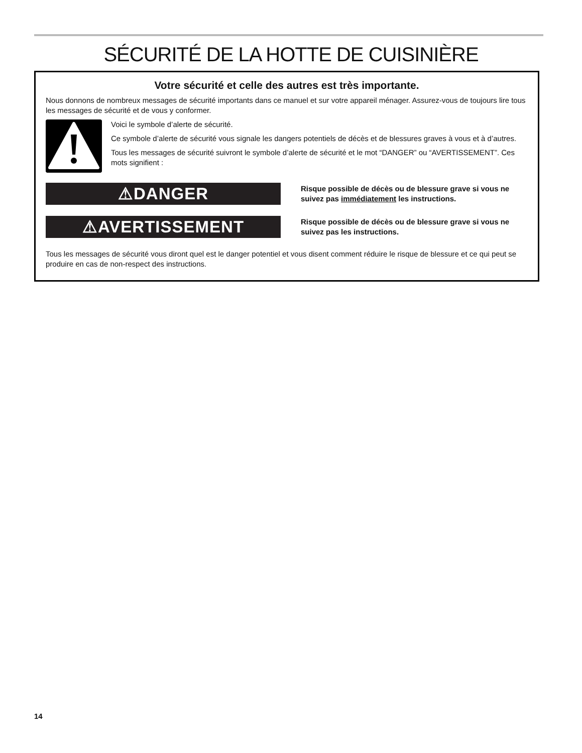SÉCURITÉ DE LA HOTTE DE CUISINIÈRE
Votre sécurité et celle des autres est très importante.
Nous donnons de nombreux messages de sécurité importants dans ce manuel et sur votre appareil ménager. Assurez-vous de toujours lire tous les messages de sécurité et de vous y conformer.
Voici le symbole d’alerte de sécurité.
Ce symbole d’alerte de sécurité vous signale les dangers potentiels de décès et de blessures graves à vous et à d’autres.
Tous les messages de sécurité suivront le symbole d’alerte de sécurité et le mot “DANGER” ou “AVERTISSEMENT”. Ces mots signifient :
⚠DANGER
Risque possible de décès ou de blessure grave si vous ne suivez pas immédiatement les instructions.
⚠AVERTISSEMENT
Risque possible de décès ou de blessure grave si vous ne suivez pas les instructions.
Tous les messages de sécurité vous diront quel est le danger potentiel et vous disent comment réduire le risque de blessure et ce qui peut se produire en cas de non-respect des instructions.
14